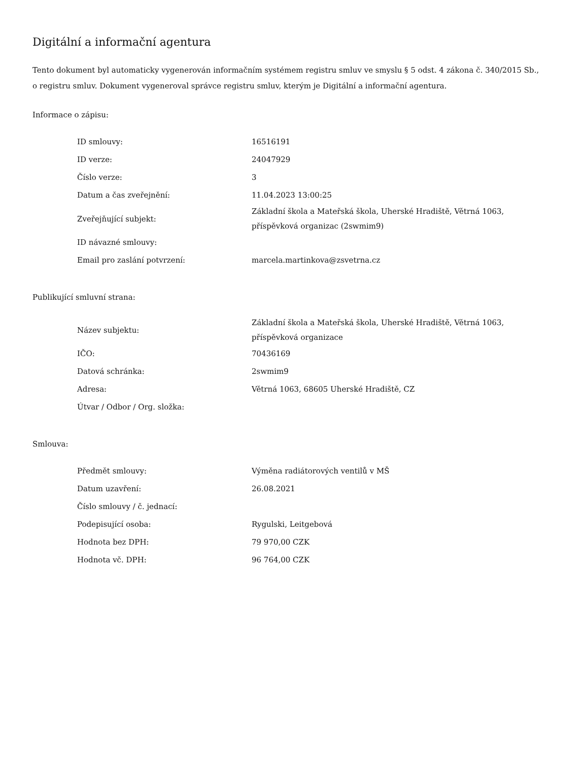Digitální a informační agentura
Tento dokument byl automaticky vygenerován informačním systémem registru smluv ve smyslu § 5 odst. 4 zákona č. 340/2015 Sb., o registru smluv. Dokument vygeneroval správce registru smluv, kterým je Digitální a informační agentura.
Informace o zápisu:
| ID smlouvy: | 16516191 |
| ID verze: | 24047929 |
| Číslo verze: | 3 |
| Datum a čas zveřejnění: | 11.04.2023 13:00:25 |
| Zveřejňující subjekt: | Základní škola a Mateřská škola, Uherské Hradiště, Větrná 1063, příspěvková organizac (2swmim9) |
| ID návazné smlouvy: | |
| Email pro zaslání potvrzení: | marcela.martinkova@zsvetrna.cz |
Publikující smluvní strana:
| Název subjektu: | Základní škola a Mateřská škola, Uherské Hradiště, Větrná 1063, příspěvková organizace |
| IČO: | 70436169 |
| Datová schránka: | 2swmim9 |
| Adresa: | Větrná 1063, 68605 Uherské Hradiště, CZ |
| Útvar / Odbor / Org. složka: | |
Smlouva:
| Předmět smlouvy: | Výměna radiátorových ventilů v MŠ |
| Datum uzavření: | 26.08.2021 |
| Číslo smlouvy / č. jednací: | |
| Podepisující osoba: | Rygulski, Leitgebová |
| Hodnota bez DPH: | 79 970,00 CZK |
| Hodnota vč. DPH: | 96 764,00 CZK |